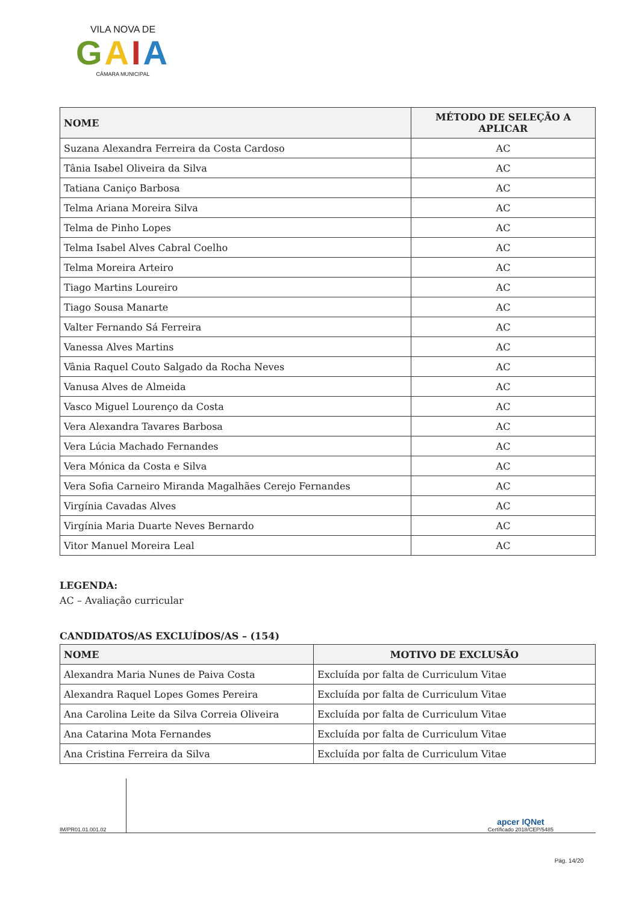VILA NOVA DE
GAIA
CÂMARA MUNICIPAL
| NOME | MÉTODO DE SELEÇÃO A APLICAR |
| --- | --- |
| Suzana Alexandra Ferreira da Costa Cardoso | AC |
| Tânia Isabel Oliveira da Silva | AC |
| Tatiana Caniço Barbosa | AC |
| Telma Ariana Moreira Silva | AC |
| Telma de Pinho Lopes | AC |
| Telma Isabel Alves Cabral Coelho | AC |
| Telma Moreira Arteiro | AC |
| Tiago Martins Loureiro | AC |
| Tiago Sousa Manarte | AC |
| Valter Fernando Sá Ferreira | AC |
| Vanessa Alves Martins | AC |
| Vânia Raquel Couto Salgado da Rocha Neves | AC |
| Vanusa Alves de Almeida | AC |
| Vasco Miguel Lourenço da Costa | AC |
| Vera Alexandra Tavares Barbosa | AC |
| Vera Lúcia Machado Fernandes | AC |
| Vera Mónica da Costa e Silva | AC |
| Vera Sofia Carneiro Miranda Magalhães Cerejo Fernandes | AC |
| Virgínia Cavadas Alves | AC |
| Virgínia Maria Duarte Neves Bernardo | AC |
| Vitor Manuel Moreira Leal | AC |
LEGENDA:
AC – Avaliação curricular
CANDIDATOS/AS EXCLUÍDOS/AS – (154)
| NOME | MOTIVO DE EXCLUSÃO |
| --- | --- |
| Alexandra Maria Nunes de Paiva Costa | Excluída por falta de Curriculum Vitae |
| Alexandra Raquel Lopes Gomes Pereira | Excluída por falta de Curriculum Vitae |
| Ana Carolina Leite da Silva Correia Oliveira | Excluída por falta de Curriculum Vitae |
| Ana Catarina Mota Fernandes | Excluída por falta de Curriculum Vitae |
| Ana Cristina Ferreira da Silva | Excluída por falta de Curriculum Vitae |
IM/PR01.01.001.02
apcer IQNet
Certificado 2018/CEP/5485
Pág. 14/20